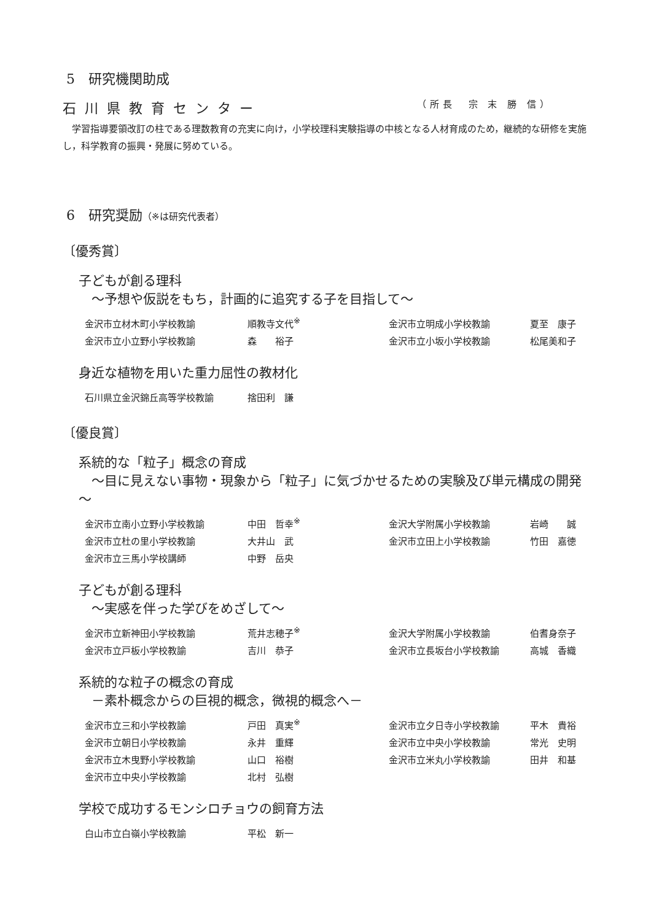5　研究機関助成
石川県教育センター （所長　宗 末 勝 信）
　学習指導要領改訂の柱である理数教育の充実に向け，小学校理科実験指導の中核となる人材育成のため，継続的な研修を実施し，科学教育の振興・発展に努めている。
6　研究奨励（※は研究代表者）
〔優秀賞〕
子どもが創る理科
　～予想や仮説をもち，計画的に追究する子を目指して～
| 金沢市立材木町小学校教諭 | 順教寺文代<sup>※</sup> | 金沢市立明成小学校教諭 | 夏至 康子 |
| 金沢市立小立野小学校教諭 | 森 裕子 | 金沢市立小坂小学校教諭 | 松尾美和子 |
身近な植物を用いた重力屈性の教材化
| 石川県立金沢錦丘高等学校教諭 | 捨田利 謙 |
〔優良賞〕
系統的な「粒子」概念の育成
　～目に見えない事物・現象から「粒子」に気づかせるための実験及び単元構成の開発～
| 金沢市立南小立野小学校教諭 | 中田 哲幸<sup>※</sup> | 金沢大学附属小学校教諭 | 岩崎 誠 |
| 金沢市立杜の里小学校教諭 | 大井山 武 | 金沢市立田上小学校教諭 | 竹田 嘉徳 |
| 金沢市立三馬小学校講師 | 中野 岳央 | | |
子どもが創る理科
　～実感を伴った学びをめざして～
| 金沢市立新神田小学校教諭 | 荒井志穂子<sup>※</sup> | 金沢大学附属小学校教諭 | 伯耆身奈子 |
| 金沢市立戸板小学校教諭 | 吉川 恭子 | 金沢市立長坂台小学校教諭 | 高城 香織 |
系統的な粒子の概念の育成
　－素朴概念からの巨視的概念，微視的概念へ－
| 金沢市立三和小学校教諭 | 戸田 真実<sup>※</sup> | 金沢市立夕日寺小学校教諭 | 平木 貴裕 |
| 金沢市立朝日小学校教諭 | 永井 重輝 | 金沢市立中央小学校教諭 | 常光 史明 |
| 金沢市立木曳野小学校教諭 | 山口 裕樹 | 金沢市立米丸小学校教諭 | 田井 和基 |
| 金沢市立中央小学校教諭 | 北村 弘樹 | | |
学校で成功するモンシロチョウの飼育方法
| 白山市立白嶺小学校教諭 | 平松 新一 |